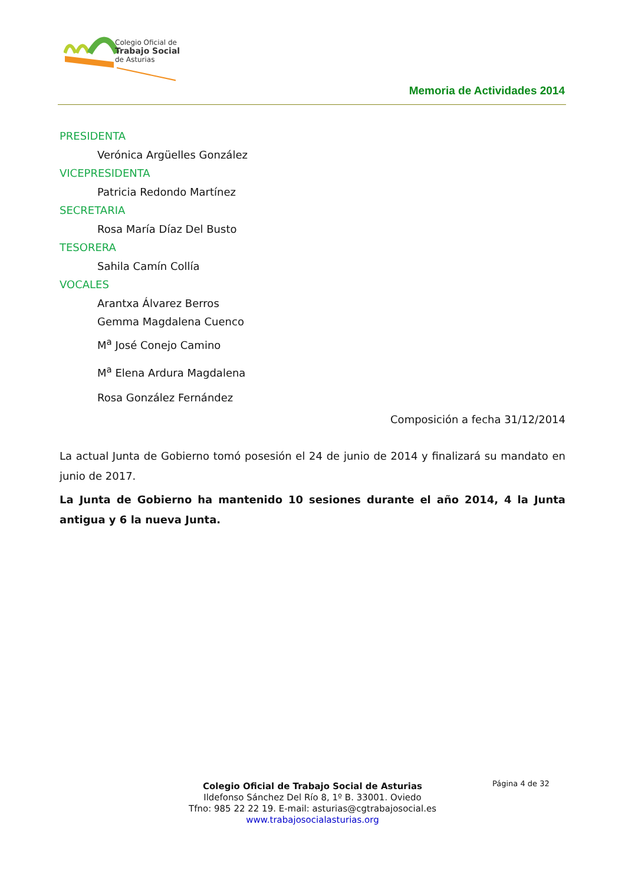Colegio Oficial de
Trabajo Social
de Asturias
Memoria de Actividades 2014
PRESIDENTA
Verónica Argüelles González
VICEPRESIDENTA
Patricia Redondo Martínez
SECRETARIA
Rosa María Díaz Del Busto
TESORERA
Sahila Camín Collía
VOCALES
Arantxa Álvarez Berros
Gemma Magdalena Cuenco
M<sup>a</sup> José Conejo Camino
M<sup>a</sup> Elena Ardura Magdalena
Rosa González Fernández
Composición a fecha 31/12/2014
La actual Junta de Gobierno tomó posesión el 24 de junio de 2014 y finalizará su mandato en junio de 2017.
La Junta de Gobierno ha mantenido 10 sesiones durante el año 2014, 4 la Junta antigua y 6 la nueva Junta.
Página 4 de 32
Colegio Oficial de Trabajo Social de Asturias
Ildefonso Sánchez Del Río 8, 1º B. 33001. Oviedo
Tfno: 985 22 22 19. E-mail: asturias@cgtrabajosocial.es
www.trabajosocialasturias.org